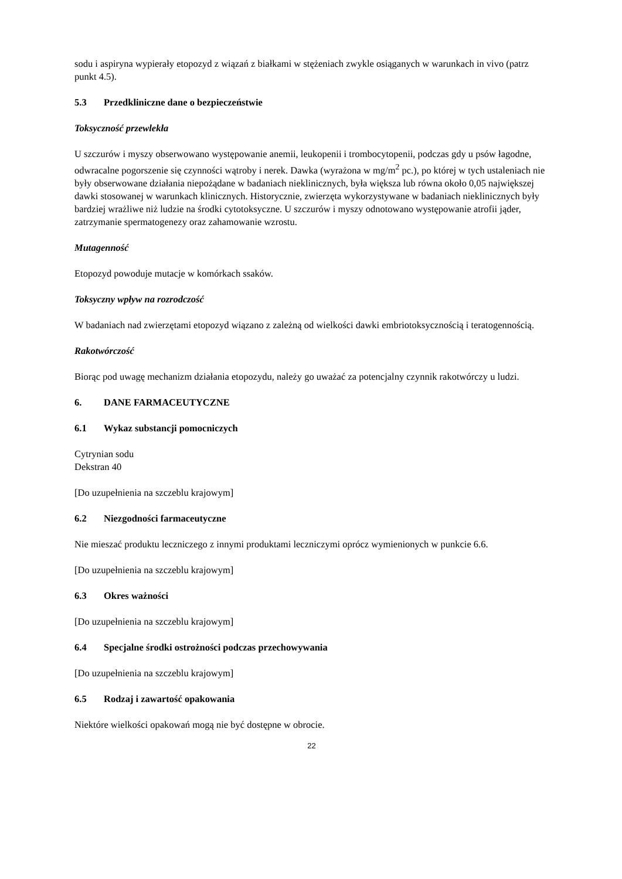sodu i aspiryna wypierały etopozyd z wiązań z białkami w stężeniach zwykle osiąganych w warunkach in vivo (patrz punkt 4.5).
5.3 Przedkliniczne dane o bezpieczeństwie
Toksyczność przewlekła
U szczurów i myszy obserwowano występowanie anemii, leukopenii i trombocytopenii, podczas gdy u psów łagodne, odwracalne pogorszenie się czynności wątroby i nerek. Dawka (wyrażona w mg/m<sup>2</sup> pc.), po której w tych ustaleniach nie były obserwowane działania niepożądane w badaniach nieklinicznych, była większa lub równa około 0,05 największej dawki stosowanej w warunkach klinicznych. Historycznie, zwierzęta wykorzystywane w badaniach nieklinicznych były bardziej wrażliwe niż ludzie na środki cytotoksyczne. U szczurów i myszy odnotowano występowanie atrofii jąder, zatrzymanie spermatogenezy oraz zahamowanie wzrostu.
Mutagenność
Etopozyd powoduje mutacje w komórkach ssaków.
Toksyczny wpływ na rozrodczość
W badaniach nad zwierzętami etopozyd wiązano z zależną od wielkości dawki embriotoksycznością i teratogennością.
Rakotwórczość
Biorąc pod uwagę mechanizm działania etopozydu, należy go uważać za potencjalny czynnik rakotwórczy u ludzi.
6. DANE FARMACEUTYCZNE
6.1 Wykaz substancji pomocniczych
Cytrynian sodu
Dekstran 40
[Do uzupełnienia na szczeblu krajowym]
6.2 Niezgodności farmaceutyczne
Nie mieszać produktu leczniczego z innymi produktami leczniczymi oprócz wymienionych w punkcie 6.6.
[Do uzupełnienia na szczeblu krajowym]
6.3 Okres ważności
[Do uzupełnienia na szczeblu krajowym]
6.4 Specjalne środki ostrożności podczas przechowywania
[Do uzupełnienia na szczeblu krajowym]
6.5 Rodzaj i zawartość opakowania
Niektóre wielkości opakowań mogą nie być dostępne w obrocie.
22